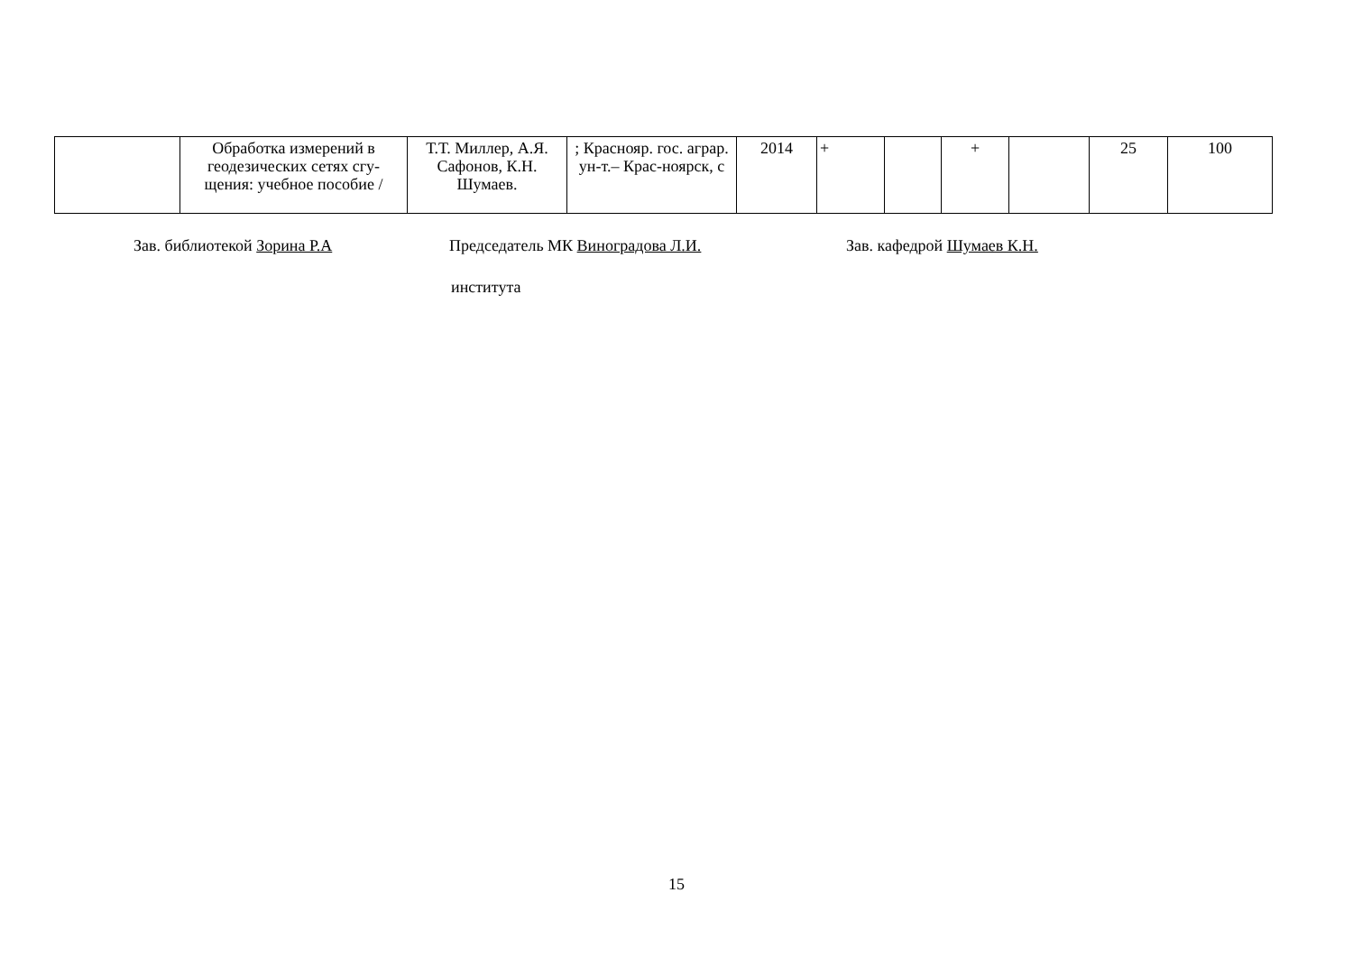| | Обработка измерений в геодезических сетях сгу-щения: учебное пособие / | Т.Т. Миллер, А.Я. Сафонов, К.Н. Шумаев. | ; Краснояр. гос. аграр. ун-т.– Крас-ноярск, с | 2014 | + | | + | | 25 | 100 |
Зав. библиотекой Зорина Р.А Председатель МК Виноградова Л.И. Зав. кафедрой Шумаев К.Н.
института
15